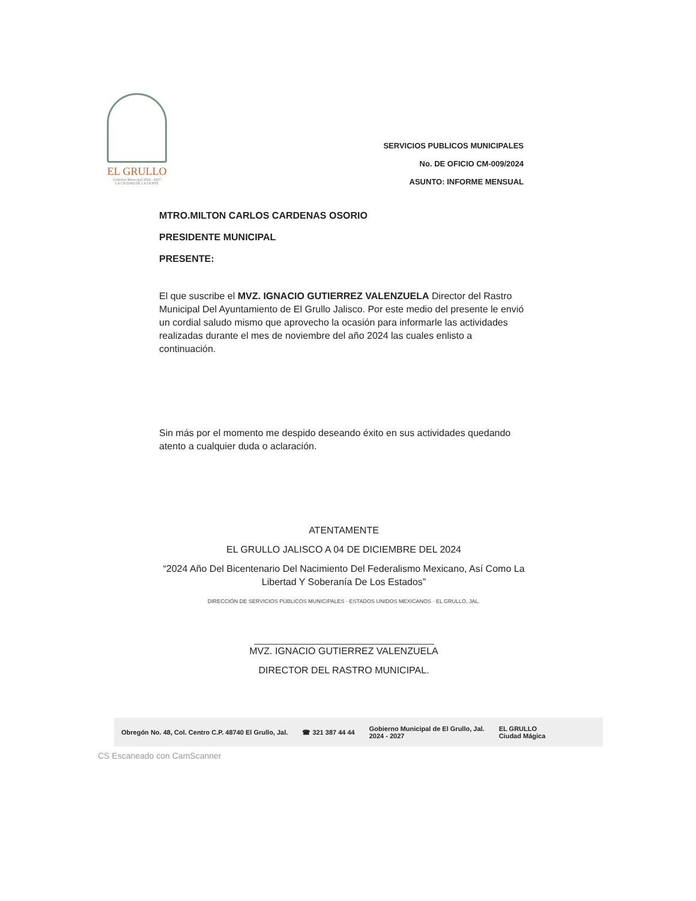EL GRULLO
Gobierno Municipal 2024 - 2027
LA CIUDAD DE LA GENTE
SERVICIOS PUBLICOS MUNICIPALES
No. DE OFICIO CM-009/2024
ASUNTO: INFORME MENSUAL
MTRO.MILTON CARLOS CARDENAS OSORIO
PRESIDENTE MUNICIPAL
PRESENTE:
El que suscribe el MVZ. IGNACIO GUTIERREZ VALENZUELA Director del Rastro Municipal Del Ayuntamiento de El Grullo Jalisco. Por este medio del presente le envió un cordial saludo mismo que aprovecho la ocasión para informarle las actividades realizadas durante el mes de noviembre del año 2024 las cuales enlisto a continuación.
Sin más por el momento me despido deseando éxito en sus actividades quedando atento a cualquier duda o aclaración.
ATENTAMENTE
EL GRULLO JALISCO A 04 DE DICIEMBRE DEL 2024
“2024 Año Del Bicentenario Del Nacimiento Del Federalismo Mexicano, Así Como La Libertad Y Soberanía De Los Estados”
DIRECCIÓN DE SERVICIOS PÚBLICOS MUNICIPALES · ESTADOS UNIDOS MEXICANOS · EL GRULLO, JAL.
MVZ. IGNACIO GUTIERREZ VALENZUELA
DIRECTOR DEL RASTRO MUNICIPAL.
Obregón No. 48, Col. Centro C.P. 48740 El Grullo, Jal. ☎ 321 387 44 44 Gobierno Municipal de El Grullo, Jal.
2024 - 2027 EL GRULLO
Ciudad Mágica
CS Escaneado con CamScanner